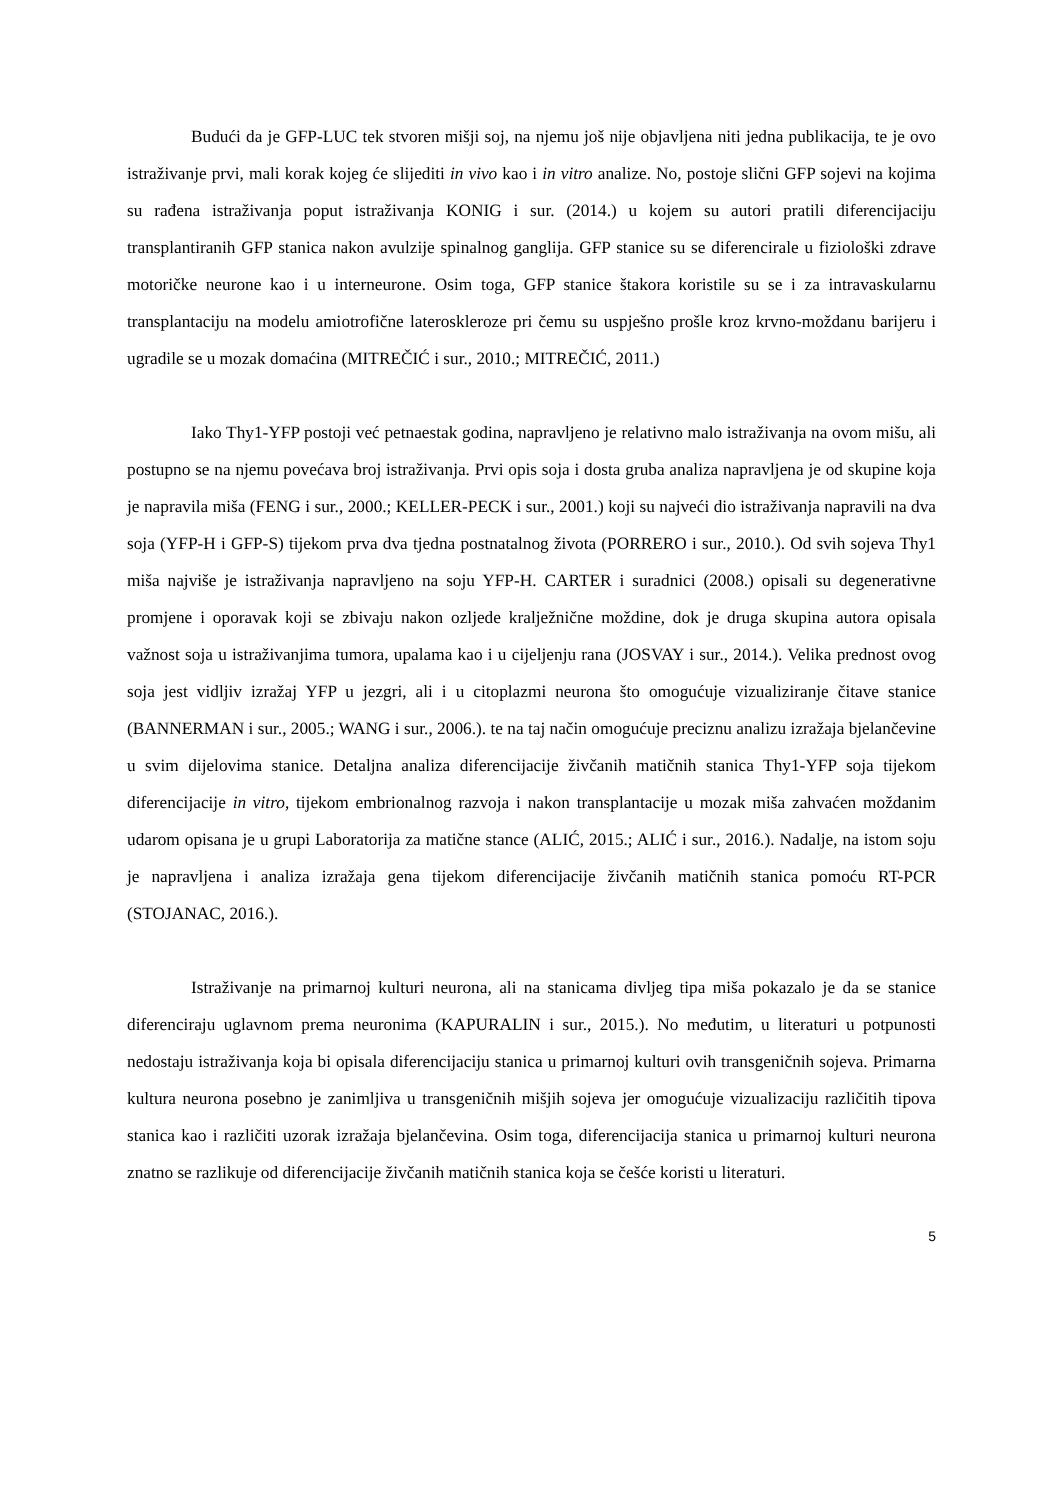Budući da je GFP-LUC tek stvoren mišji soj, na njemu još nije objavljena niti jedna publikacija, te je ovo istraživanje prvi, mali korak kojeg će slijediti in vivo kao i in vitro analize. No, postoje slični GFP sojevi na kojima su rađena istraživanja poput istraživanja KONIG i sur. (2014.) u kojem su autori pratili diferencijaciju transplantiranih GFP stanica nakon avulzije spinalnog ganglija. GFP stanice su se diferencirale u fiziološki zdrave motoričke neurone kao i u interneurone. Osim toga, GFP stanice štakora koristile su se i za intravaskularnu transplantaciju na modelu amiotrofične lateroskleroze pri čemu su uspješno prošle kroz krvno-moždanu barijeru i ugradile se u mozak domaćina (MITREČIĆ i sur., 2010.; MITREČIĆ, 2011.)
Iako Thy1-YFP postoji već petnaestak godina, napravljeno je relativno malo istraživanja na ovom mišu, ali postupno se na njemu povećava broj istraživanja. Prvi opis soja i dosta gruba analiza napravljena je od skupine koja je napravila miša (FENG i sur., 2000.; KELLER-PECK i sur., 2001.) koji su najveći dio istraživanja napravili na dva soja (YFP-H i GFP-S) tijekom prva dva tjedna postnatalnog života (PORRERO i sur., 2010.). Od svih sojeva Thy1 miša najviše je istraživanja napravljeno na soju YFP-H. CARTER i suradnici (2008.) opisali su degenerativne promjene i oporavak koji se zbivaju nakon ozljede kralježnične moždine, dok je druga skupina autora opisala važnost soja u istraživanjima tumora, upalama kao i u cijeljenju rana (JOSVAY i sur., 2014.). Velika prednost ovog soja jest vidljiv izražaj YFP u jezgri, ali i u citoplazmi neurona što omogućuje vizualiziranje čitave stanice (BANNERMAN i sur., 2005.; WANG i sur., 2006.). te na taj način omogućuje preciznu analizu izražaja bjelančevine u svim dijelovima stanice. Detaljna analiza diferencijacije živčanih matičnih stanica Thy1-YFP soja tijekom diferencijacije in vitro, tijekom embrionalnog razvoja i nakon transplantacije u mozak miša zahvaćen moždanim udarom opisana je u grupi Laboratorija za matične stance (ALIĆ, 2015.; ALIĆ i sur., 2016.). Nadalje, na istom soju je napravljena i analiza izražaja gena tijekom diferencijacije živčanih matičnih stanica pomoću RT-PCR (STOJANAC, 2016.).
Istraživanje na primarnoj kulturi neurona, ali na stanicama divljeg tipa miša pokazalo je da se stanice diferenciraju uglavnom prema neuronima (KAPURALIN i sur., 2015.). No međutim, u literaturi u potpunosti nedostaju istraživanja koja bi opisala diferencijaciju stanica u primarnoj kulturi ovih transgeničnih sojeva. Primarna kultura neurona posebno je zanimljiva u transgeničnih mišjih sojeva jer omogućuje vizualizaciju različitih tipova stanica kao i različiti uzorak izražaja bjelančevina. Osim toga, diferencijacija stanica u primarnoj kulturi neurona znatno se razlikuje od diferencijacije živčanih matičnih stanica koja se češće koristi u literaturi.
5